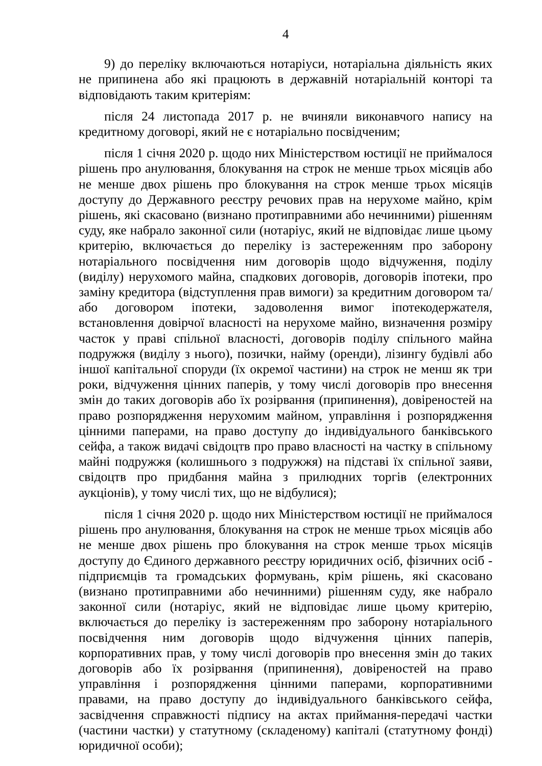4
9) до переліку включаються нотаріуси, нотаріальна діяльність яких не припинена або які працюють в державній нотаріальній конторі та відповідають таким критеріям:
після 24 листопада 2017 р. не вчиняли виконавчого напису на кредитному договорі, який не є нотаріально посвідченим;
після 1 січня 2020 р. щодо них Міністерством юстиції не приймалося рішень про анулювання, блокування на строк не менше трьох місяців або не менше двох рішень про блокування на строк менше трьох місяців доступу до Державного реєстру речових прав на нерухоме майно, крім рішень, які скасовано (визнано протиправними або нечинними) рішенням суду, яке набрало законної сили (нотаріус, який не відповідає лише цьому критерію, включається до переліку із застереженням про заборону нотаріального посвідчення ним договорів щодо відчуження, поділу (виділу) нерухомого майна, спадкових договорів, договорів іпотеки, про заміну кредитора (відступлення прав вимоги) за кредитним договором та/або договором іпотеки, задоволення вимог іпотекодержателя, встановлення довірчої власності на нерухоме майно, визначення розміру часток у праві спільної власності, договорів поділу спільного майна подружжя (виділу з нього), позички, найму (оренди), лізингу будівлі або іншої капітальної споруди (їх окремої частини) на строк не менш як три роки, відчуження цінних паперів, у тому числі договорів про внесення змін до таких договорів або їх розірвання (припинення), довіреностей на право розпорядження нерухомим майном, управління і розпорядження цінними паперами, на право доступу до індивідуального банківського сейфа, а також видачі свідоцтв про право власності на частку в спільному майні подружжя (колишнього з подружжя) на підставі їх спільної заяви, свідоцтв про придбання майна з прилюдних торгів (електронних аукціонів), у тому числі тих, що не відбулися);
після 1 січня 2020 р. щодо них Міністерством юстиції не приймалося рішень про анулювання, блокування на строк не менше трьох місяців або не менше двох рішень про блокування на строк менше трьох місяців доступу до Єдиного державного реєстру юридичних осіб, фізичних осіб - підприємців та громадських формувань, крім рішень, які скасовано (визнано протиправними або нечинними) рішенням суду, яке набрало законної сили (нотаріус, який не відповідає лише цьому критерію, включається до переліку із застереженням про заборону нотаріального посвідчення ним договорів щодо відчуження цінних паперів, корпоративних прав, у тому числі договорів про внесення змін до таких договорів або їх розірвання (припинення), довіреностей на право управління і розпорядження цінними паперами, корпоративними правами, на право доступу до індивідуального банківського сейфа, засвідчення справжності підпису на актах приймання-передачі частки (частини частки) у статутному (складеному) капіталі (статутному фонді) юридичної особи);